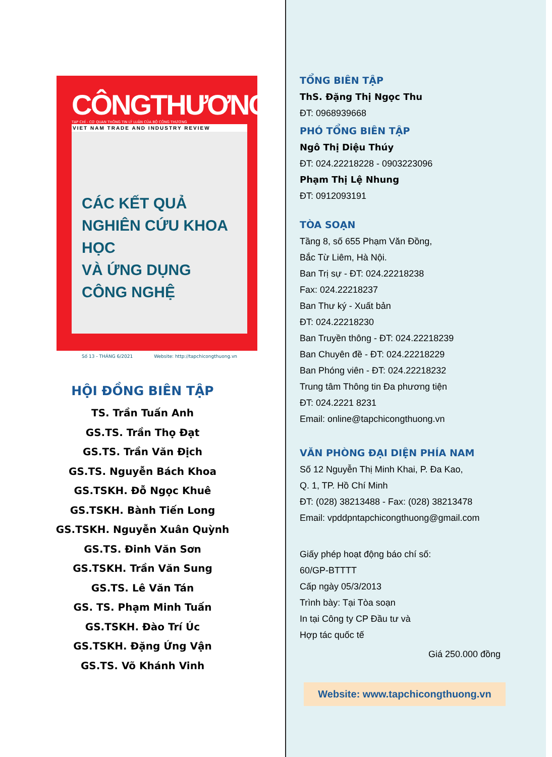CÔNGTHƯƠNG
TẠP CHÍ - CƠ QUAN THÔNG TIN LÝ LUẬN CỦA BỘ CÔNG THƯƠNG
VIET NAM TRADE AND INDUSTRY REVIEW
CÁC KẾT QUẢ
NGHIÊN CỨU KHOA HỌC
VÀ ỨNG DỤNG CÔNG NGHỆ
Số 13 - THÁNG 6/2021 Website: http://tapchicongthuong.vn
HỘI ĐỒNG BIÊN TẬP
TS. Trần Tuấn Anh
GS.TS. Trần Thọ Đạt
GS.TS. Trần Văn Địch
GS.TS. Nguyễn Bách Khoa
GS.TSKH. Đỗ Ngọc Khuê
GS.TSKH. Bành Tiến Long
GS.TSKH. Nguyễn Xuân Quỳnh
GS.TS. Đinh Văn Sơn
GS.TSKH. Trần Văn Sung
GS.TS. Lê Văn Tán
GS. TS. Phạm Minh Tuấn
GS.TSKH. Đào Trí Úc
GS.TSKH. Đặng Ứng Vận
GS.TS. Võ Khánh Vinh
TỔNG BIÊN TẬP
ThS. Đặng Thị Ngọc Thu
ĐT: 0968939668
PHÓ TỔNG BIÊN TẬP
Ngô Thị Diệu Thúy
ĐT: 024.22218228 - 0903223096
Phạm Thị Lệ Nhung
ĐT: 0912093191
TÒA SOẠN
Tầng 8, số 655 Phạm Văn Đồng,
Bắc Từ Liêm, Hà Nội.
Ban Trị sự - ĐT: 024.22218238
Fax: 024.22218237
Ban Thư ký - Xuất bản
ĐT: 024.22218230
Ban Truyền thông - ĐT: 024.22218239
Ban Chuyên đề - ĐT: 024.22218229
Ban Phóng viên - ĐT: 024.22218232
Trung tâm Thông tin Đa phương tiện
ĐT: 024.2221 8231
Email: online@tapchicongthuong.vn
VĂN PHÒNG ĐẠI DIỆN PHÍA NAM
Số 12 Nguyễn Thị Minh Khai, P. Đa Kao,
Q. 1, TP. Hồ Chí Minh
ĐT: (028) 38213488 - Fax: (028) 38213478
Email: vpddpntapchicongthuong@gmail.com
Giấy phép hoạt động báo chí số:
60/GP-BTTTT
Cấp ngày 05/3/2013
Trình bày: Tại Tòa soạn
In tại Công ty CP Đầu tư và
Hợp tác quốc tế
Giá 250.000 đồng
Website: www.tapchicongthuong.vn